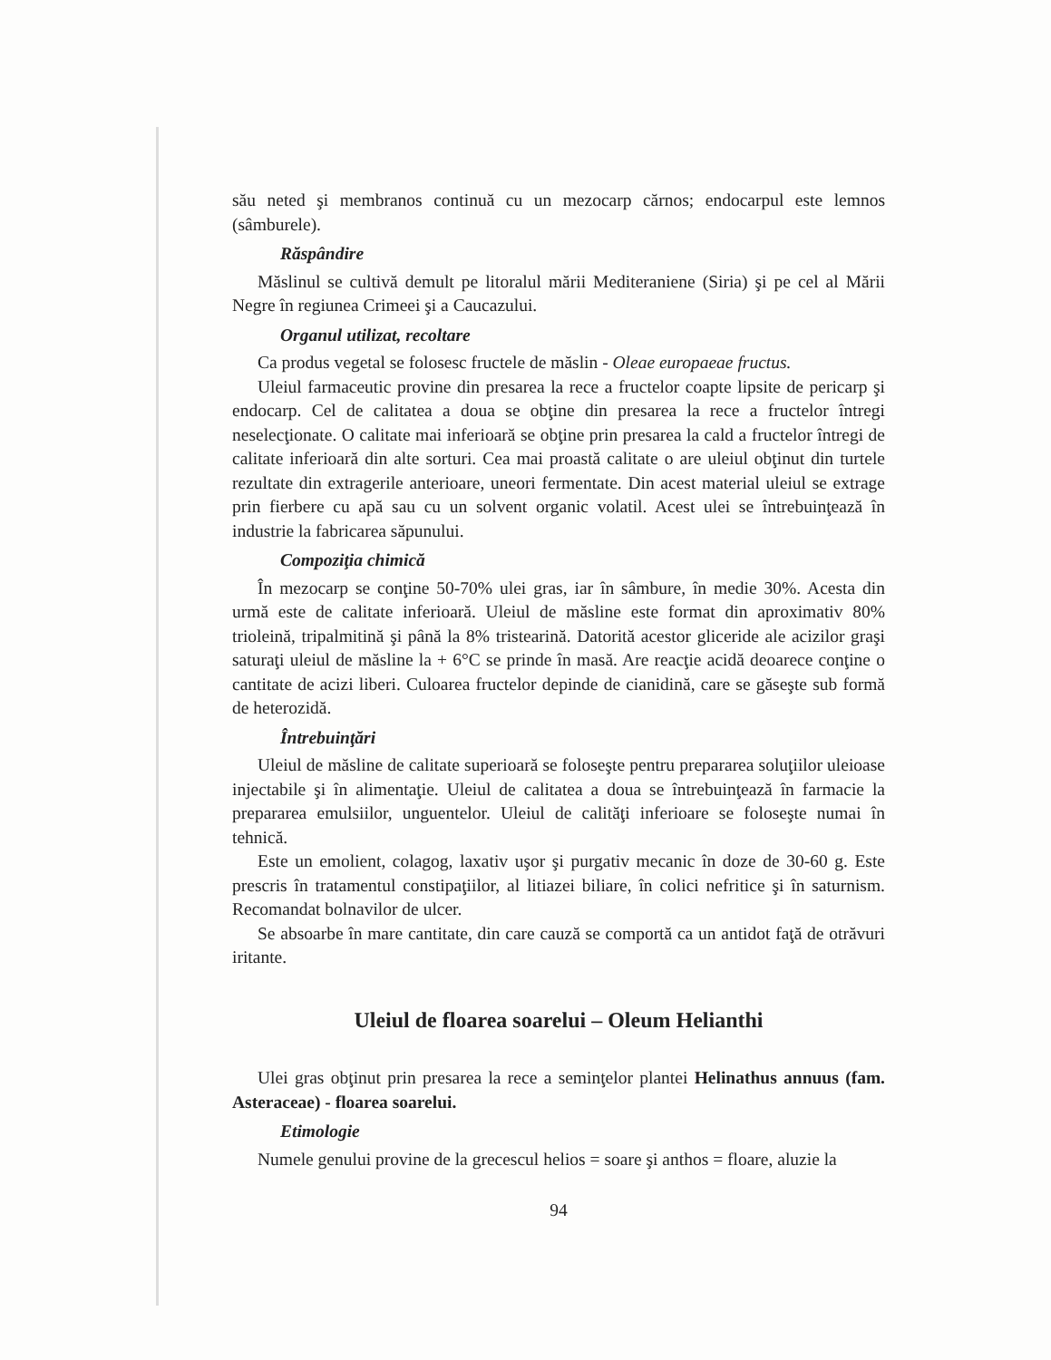său neted şi membranos continuă cu un mezocarp cărnos; endocarpul este lemnos (sâmburele).
Răspândire
Măslinul se cultivă demult pe litoralul mării Mediteraniene (Siria) şi pe cel al Mării Negre în regiunea Crimeei şi a Caucazului.
Organul utilizat, recoltare
Ca produs vegetal se folosesc fructele de măslin - Oleae europaeae fructus.
Uleiul farmaceutic provine din presarea la rece a fructelor coapte lipsite de pericarp şi endocarp. Cel de calitatea a doua se obţine din presarea la rece a fructelor întregi neselecţionate. O calitate mai inferioară se obţine prin presarea la cald a fructelor întregi de calitate inferioară din alte sorturi. Cea mai proastă calitate o are uleiul obţinut din turtele rezultate din extragerile anterioare, uneori fermentate. Din acest material uleiul se extrage prin fierbere cu apă sau cu un solvent organic volatil. Acest ulei se întrebuinţează în industrie la fabricarea săpunului.
Compoziţia chimică
În mezocarp se conţine 50-70% ulei gras, iar în sâmbure, în medie 30%. Acesta din urmă este de calitate inferioară. Uleiul de măsline este format din aproximativ 80% trioleină, tripalmitină şi până la 8% tristearină. Datorită acestor gliceride ale acizilor graşi saturaţi uleiul de măsline la + 6°C se prinde în masă. Are reacţie acidă deoarece conţine o cantitate de acizi liberi. Culoarea fructelor depinde de cianidină, care se găseşte sub formă de heterozidă.
Întrebuinţări
Uleiul de măsline de calitate superioară se foloseşte pentru prepararea soluţiilor uleioase injectabile şi în alimentaţie. Uleiul de calitatea a doua se întrebuinţează în farmacie la prepararea emulsiilor, unguentelor. Uleiul de calităţi inferioare se foloseşte numai în tehnică.
Este un emolient, colagog, laxativ uşor şi purgativ mecanic în doze de 30-60 g. Este prescris în tratamentul constipaţiilor, al litiazei biliare, în colici nefritice şi în saturnism. Recomandat bolnavilor de ulcer.
Se absoarbe în mare cantitate, din care cauză se comportă ca un antidot faţă de otrăvuri iritante.
Uleiul de floarea soarelui – Oleum Helianthi
Ulei gras obţinut prin presarea la rece a seminţelor plantei Helinathus annuus (fam. Asteraceae) - floarea soarelui.
Etimologie
Numele genului provine de la grecescul helios = soare şi anthos = floare, aluzie la
94